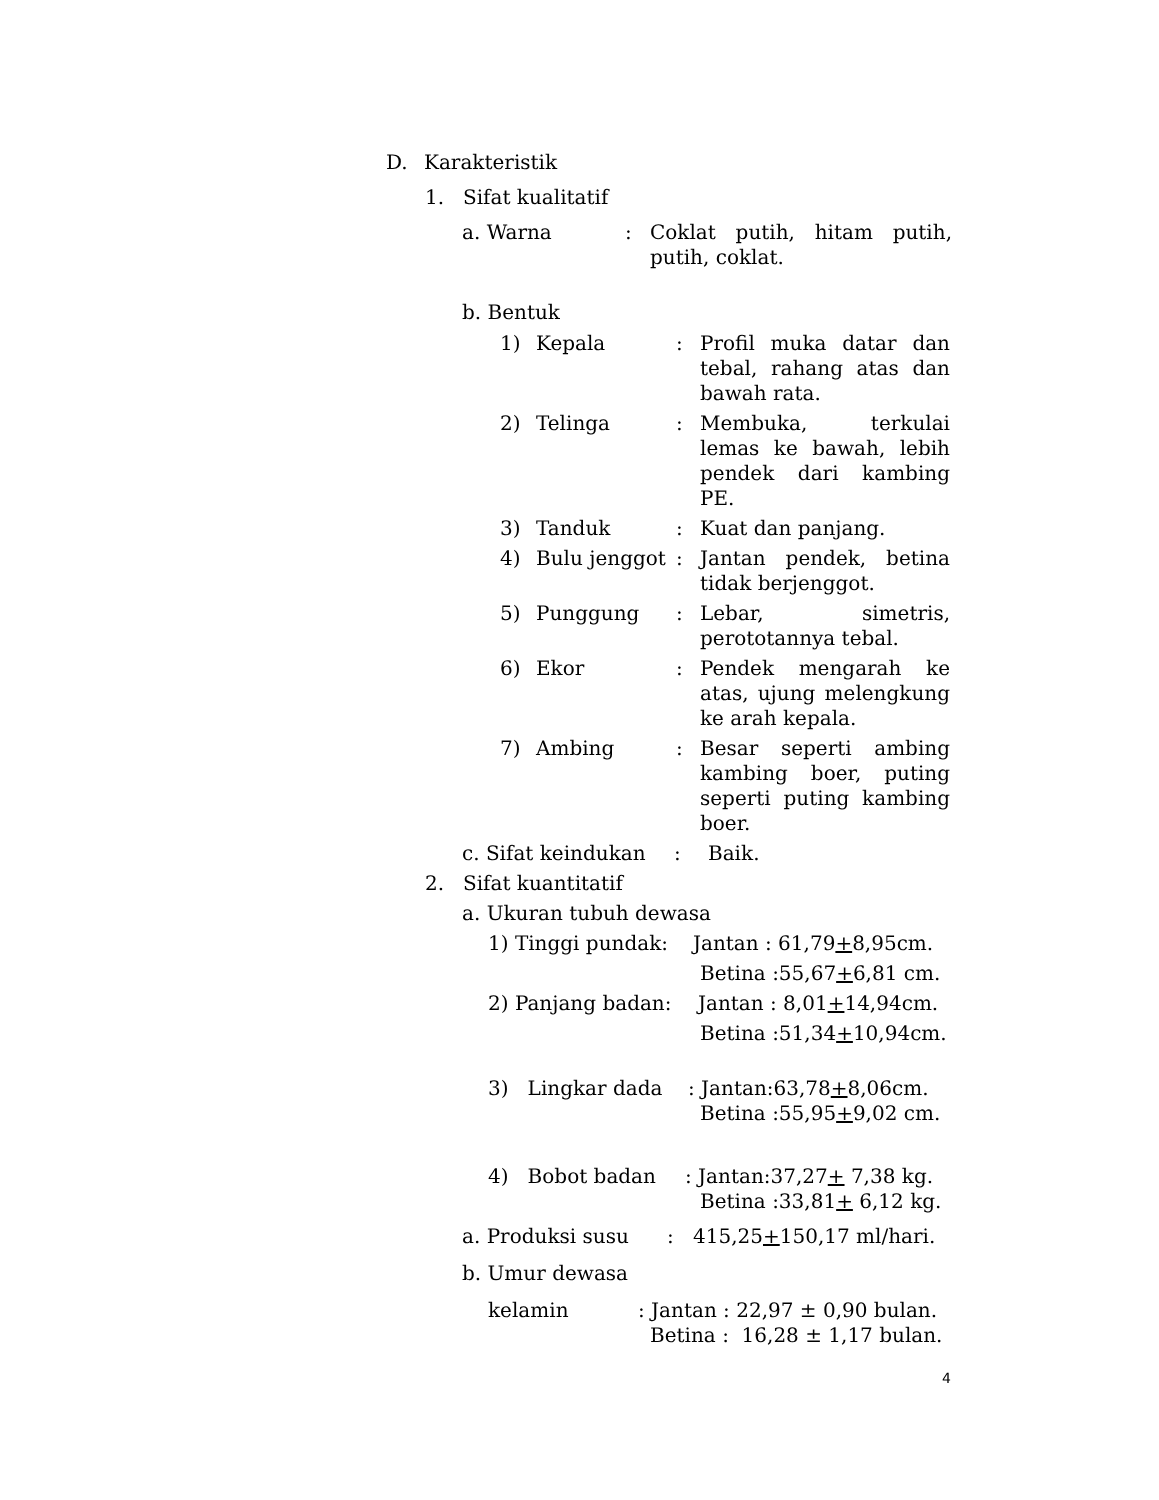D. Karakteristik
1. Sifat kualitatif
a. Warna: Coklat putih, hitam putih, putih, coklat.
b. Bentuk
1) Kepala: Profil muka datar dan tebal, rahang atas dan bawah rata.
2) Telinga: Membuka, terkulai lemas ke bawah, lebih pendek dari kambing PE.
3) Tanduk: Kuat dan panjang.
4) Bulu jenggot: Jantan pendek, betina tidak berjenggot.
5) Punggung: Lebar, simetris, perototannya tebal.
6) Ekor: Pendek mengarah ke atas, ujung melengkung ke arah kepala.
7) Ambing: Besar seperti ambing kambing boer, puting seperti puting kambing boer.
c. Sifat keindukan: Baik.
2. Sifat kuantitatif
a. Ukuran tubuh dewasa
1) Tinggi pundak: Jantan : 61,79+8,95cm.
Betina :55,67+6,81 cm.
2) Panjang badan: Jantan : 8,01+14,94cm.
Betina :51,34+10,94cm.
3) Lingkar dada: Jantan:63,78+8,06cm.
Betina :55,95+9,02 cm.
4) Bobot badan: Jantan:37,27+ 7,38 kg.
Betina :33,81+ 6,12 kg.
a. Produksi susu: 415,25+150,17 ml/hari.
b. Umur dewasa
kelamin: Jantan : 22,97 ± 0,90 bulan.
Betina : 16,28 ± 1,17 bulan.
4